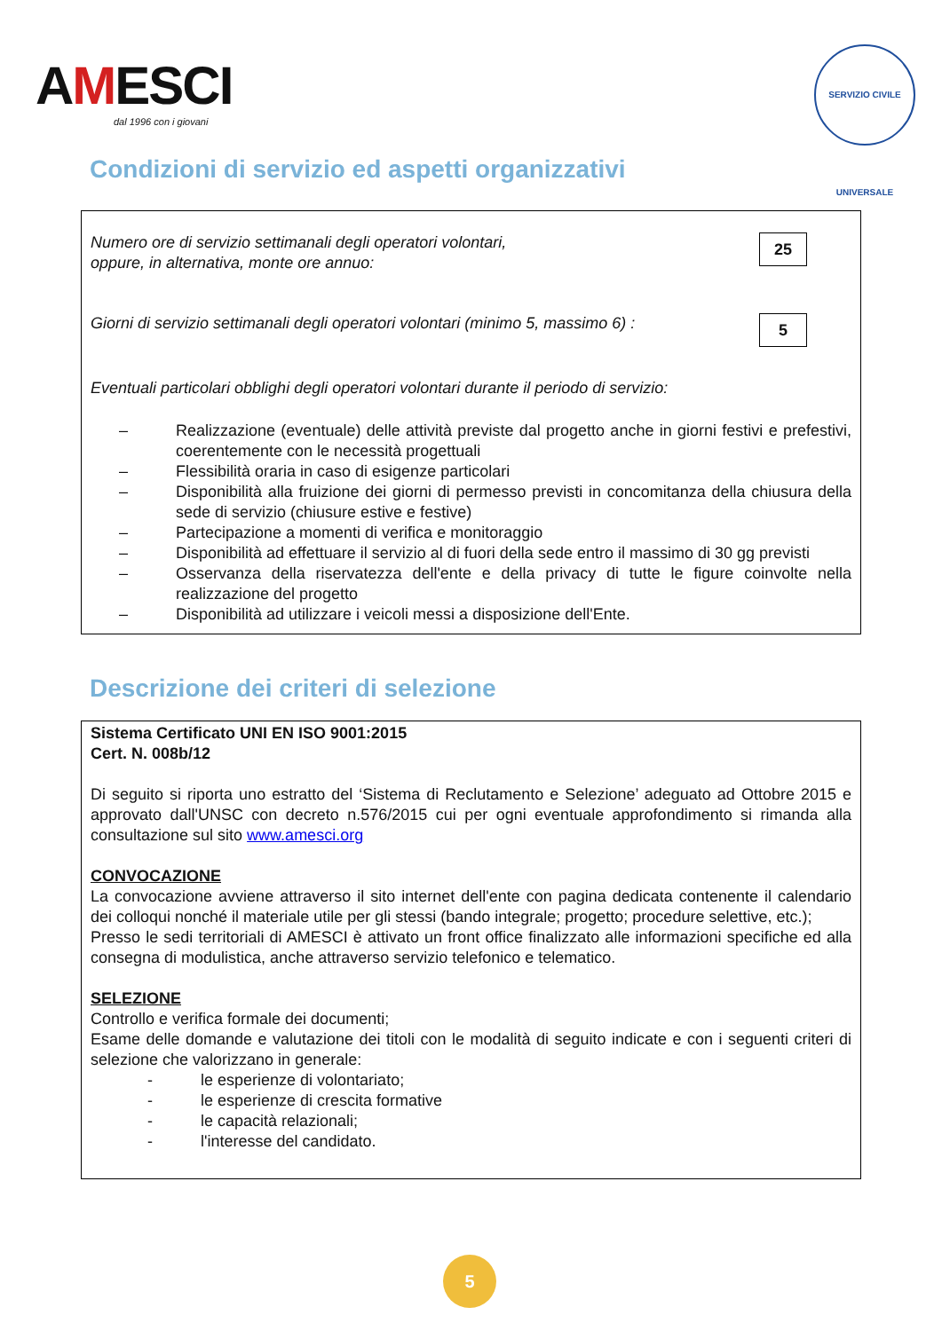AMESCI
dal 1996 con i giovani
SERVIZIO CIVILE UNIVERSALE
Condizioni di servizio ed aspetti organizzativi
Numero ore di servizio settimanali degli operatori volontari,
oppure, in alternativa, monte ore annuo:
25
Giorni di servizio settimanali degli operatori volontari (minimo 5, massimo 6) :
5
Eventuali particolari obblighi degli operatori volontari durante il periodo di servizio:
– Realizzazione (eventuale) delle attività previste dal progetto anche in giorni festivi e prefestivi, coerentemente con le necessità progettuali
– Flessibilità oraria in caso di esigenze particolari
– Disponibilità alla fruizione dei giorni di permesso previsti in concomitanza della chiusura della sede di servizio (chiusure estive e festive)
– Partecipazione a momenti di verifica e monitoraggio
– Disponibilità ad effettuare il servizio al di fuori della sede entro il massimo di 30 gg previsti
– Osservanza della riservatezza dell'ente e della privacy di tutte le figure coinvolte nella realizzazione del progetto
– Disponibilità ad utilizzare i veicoli messi a disposizione dell'Ente.
Descrizione dei criteri di selezione
Sistema Certificato UNI EN ISO 9001:2015
Cert. N. 008b/12
Di seguito si riporta uno estratto del ‘Sistema di Reclutamento e Selezione’ adeguato ad Ottobre 2015 e approvato dall'UNSC con decreto n.576/2015 cui per ogni eventuale approfondimento si rimanda alla consultazione sul sito www.amesci.org
CONVOCAZIONE
La convocazione avviene attraverso il sito internet dell'ente con pagina dedicata contenente il calendario dei colloqui nonché il materiale utile per gli stessi (bando integrale; progetto; procedure selettive, etc.);
Presso le sedi territoriali di AMESCI è attivato un front office finalizzato alle informazioni specifiche ed alla consegna di modulistica, anche attraverso servizio telefonico e telematico.
SELEZIONE
Controllo e verifica formale dei documenti;
Esame delle domande e valutazione dei titoli con le modalità di seguito indicate e con i seguenti criteri di selezione che valorizzano in generale:
- le esperienze di volontariato;
- le esperienze di crescita formative
- le capacità relazionali;
- l'interesse del candidato.
5